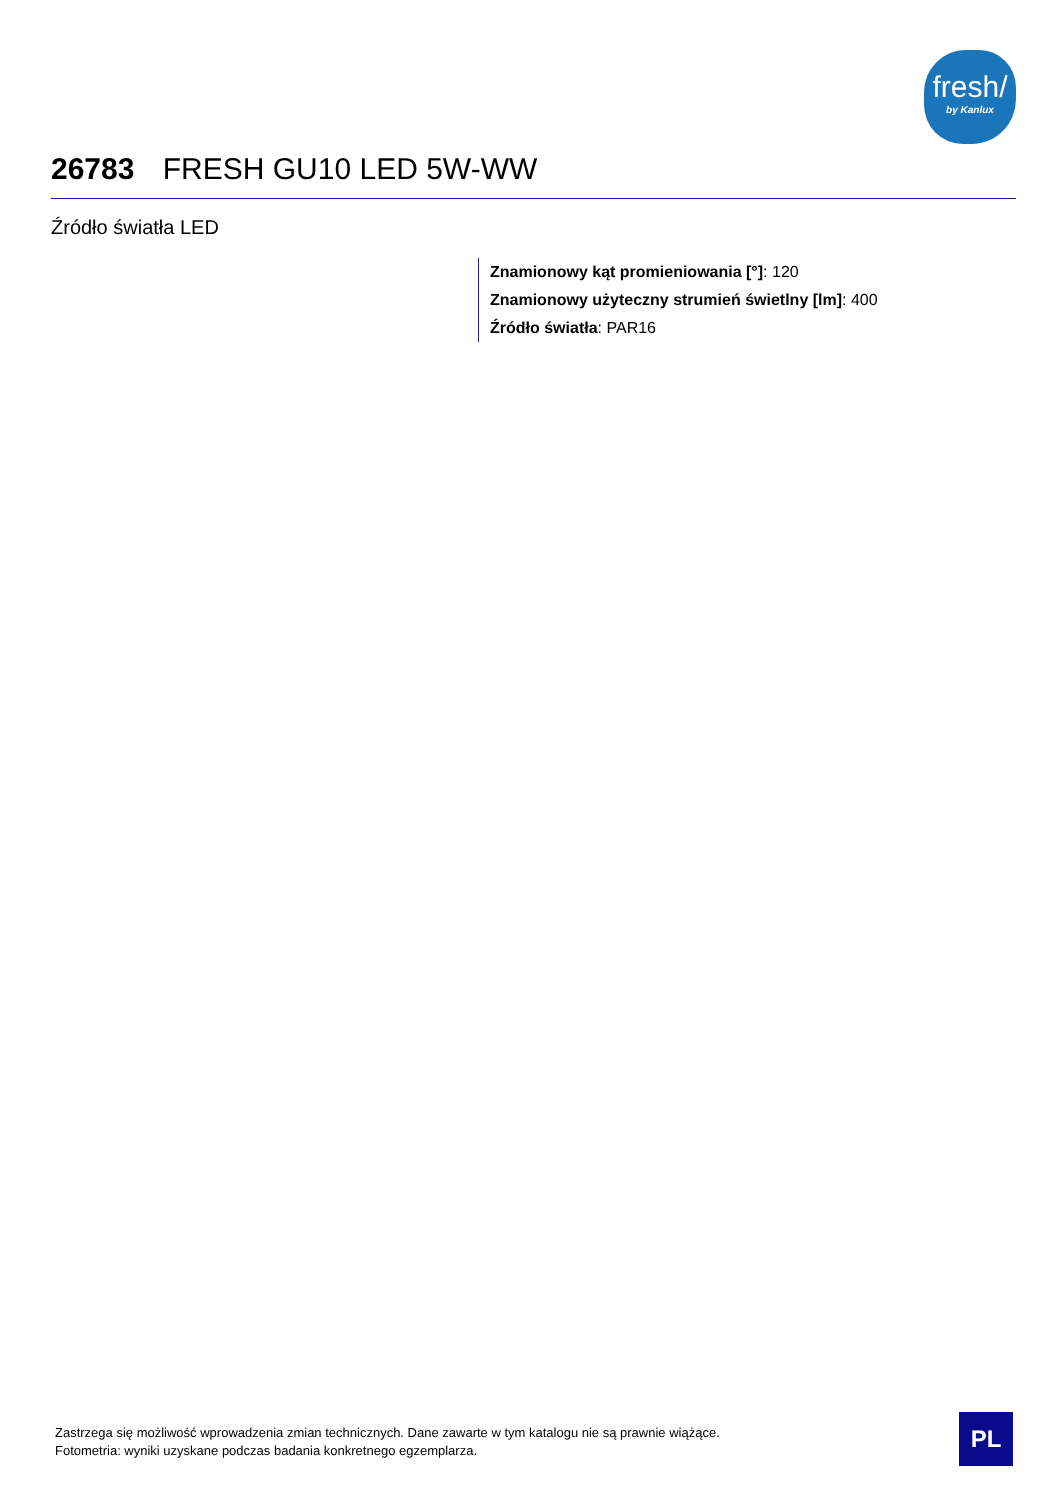fresh/
by Kanlux
26783 FRESH GU10 LED 5W-WW
Źródło światła LED
Znamionowy kąt promieniowania [°]: 120
Znamionowy użyteczny strumień świetlny [lm]: 400
Źródło światła: PAR16
Zastrzega się możliwość wprowadzenia zmian technicznych. Dane zawarte w tym katalogu nie są prawnie wiążące.
Fotometria: wyniki uzyskane podczas badania konkretnego egzemplarza.
PL